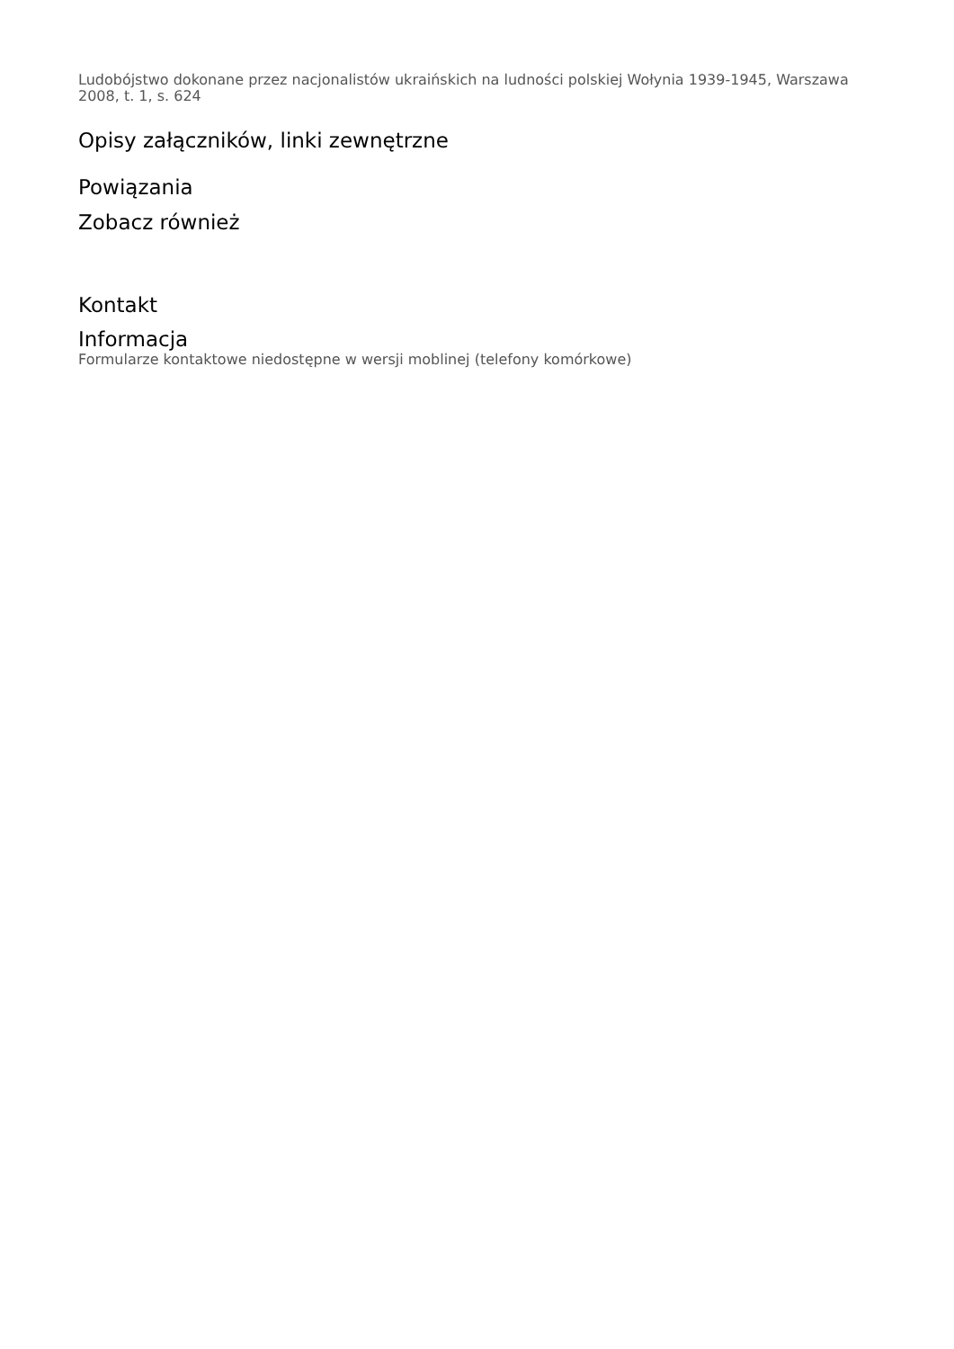Ludobójstwo dokonane przez nacjonalistów ukraińskich na ludności polskiej Wołynia 1939-1945, Warszawa 2008, t. 1, s. 624
Opisy załączników, linki zewnętrzne
Powiązania
Zobacz również
Kontakt
Informacja
Formularze kontaktowe niedostępne w wersji moblinej (telefony komórkowe)